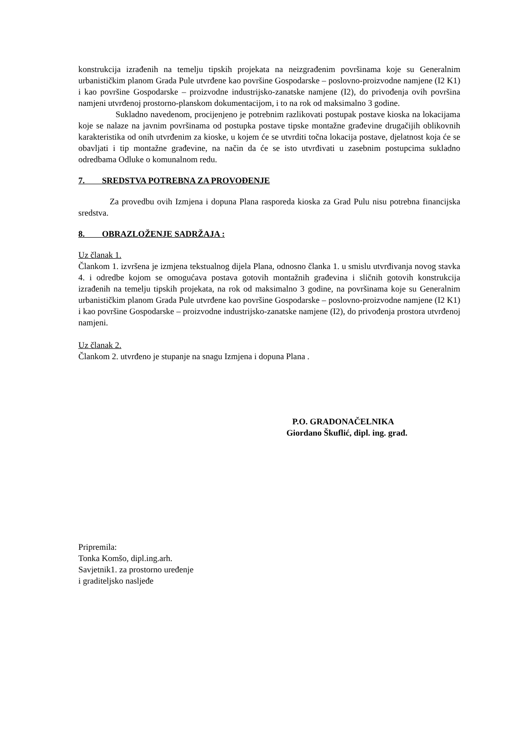konstrukcija izrađenih na temelju tipskih projekata na neizgrađenim površinama koje su Generalnim urbanističkim planom Grada Pule utvrđene kao površine Gospodarske – poslovno-proizvodne namjene (I2 K1) i kao površine Gospodarske – proizvodne industrijsko-zanatske namjene (I2), do privođenja ovih površina namjeni utvrđenoj prostorno-planskom dokumentacijom, i to na rok od maksimalno 3 godine.
Sukladno navedenom, procijenjeno je potrebnim razlikovati postupak postave kioska na lokacijama koje se nalaze na javnim površinama od postupka postave tipske montažne građevine drugačijih oblikovnih karakteristika od onih utvrđenim za kioske, u kojem će se utvrditi točna lokacija postave, djelatnost koja će se obavljati i tip montažne građevine, na način da će se isto utvrđivati u zasebnim postupcima sukladno odredbama Odluke o komunalnom redu.
7. SREDSTVA POTREBNA ZA PROVOĐENJE
Za provedbu ovih Izmjena i dopuna Plana rasporeda kioska za Grad Pulu nisu potrebna financijska sredstva.
8. OBRAZLOŽENJE SADRŽAJA :
Uz članak 1.
Člankom 1. izvršena je izmjena tekstualnog dijela Plana, odnosno članka 1. u smislu utvrđivanja novog stavka 4. i odredbe kojom se omogućava postava gotovih montažnih građevina i sličnih gotovih konstrukcija izrađenih na temelju tipskih projekata, na rok od maksimalno 3 godine, na površinama koje su Generalnim urbanističkim planom Grada Pule utvrđene kao površine Gospodarske – poslovno-proizvodne namjene (I2 K1) i kao površine Gospodarske – proizvodne industrijsko-zanatske namjene (I2), do privođenja prostora utvrđenoj namjeni.
Uz članak 2.
Člankom 2. utvrđeno je stupanje na snagu Izmjena i dopuna Plana .
P.O. GRADONAČELNIKA
Giordano Škuflić, dipl. ing. građ.
Pripremila:
Tonka Komšo, dipl.ing.arh.
Savjetnik1. za prostorno uređenje
i graditeljsko nasljeđe